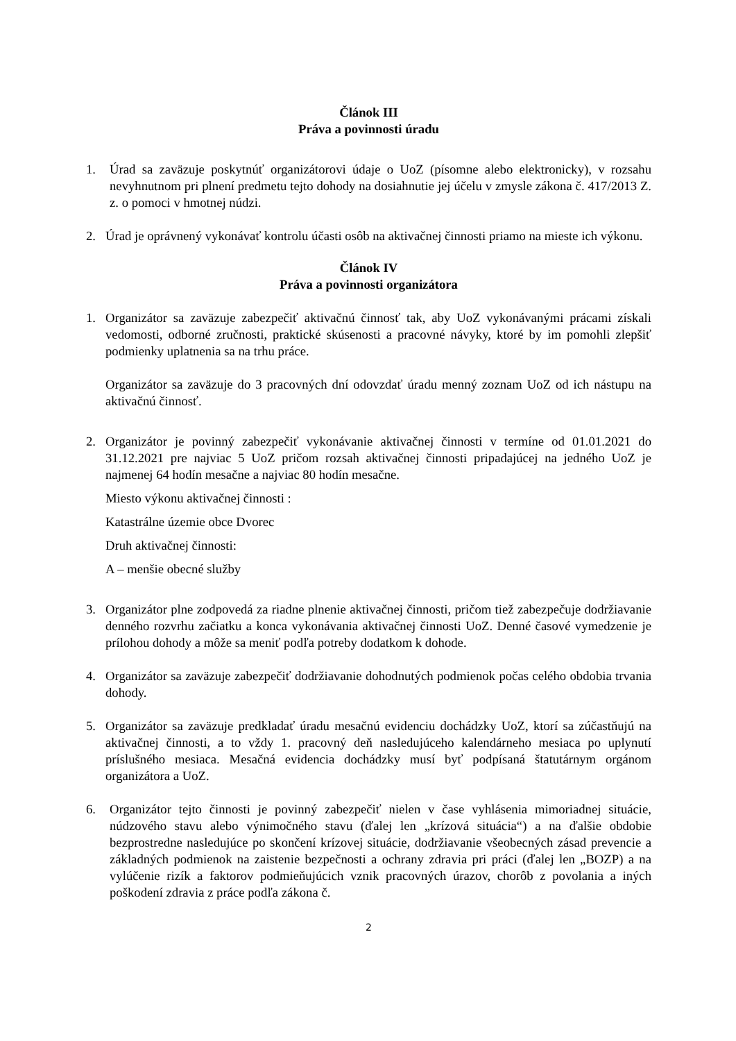Článok III
Práva a povinnosti úradu
1. Úrad sa zaväzuje poskytnúť organizátorovi údaje o UoZ (písomne alebo elektronicky), v rozsahu nevyhnutnom pri plnení predmetu tejto dohody na dosiahnutie jej účelu v zmysle zákona č. 417/2013 Z. z. o pomoci v hmotnej núdzi.
2. Úrad je oprávnený vykonávať kontrolu účasti osôb na aktivačnej činnosti priamo na mieste ich výkonu.
Článok IV
Práva a povinnosti organizátora
1. Organizátor sa zaväzuje zabezpečiť aktivačnú činnosť tak, aby UoZ vykonávanými prácami získali vedomosti, odborné zručnosti, praktické skúsenosti a pracovné návyky, ktoré by im pomohli zlepšiť podmienky uplatnenia sa na trhu práce.
Organizátor sa zaväzuje do 3 pracovných dní odovzdať úradu menný zoznam UoZ od ich nástupu na aktivačnú činnosť.
2. Organizátor je povinný zabezpečiť vykonávanie aktivačnej činnosti v termíne od 01.01.2021 do 31.12.2021 pre najviac 5 UoZ pričom rozsah aktivačnej činnosti pripadajúcej na jedného UoZ je najmenej 64 hodín mesačne a najviac 80 hodín mesačne.
Miesto výkonu aktivačnej činnosti :
Katastrálne územie obce Dvorec
Druh aktivačnej činnosti:
A – menšie obecné služby
3. Organizátor plne zodpovedá za riadne plnenie aktivačnej činnosti, pričom tiež zabezpečuje dodržiavanie denného rozvrhu začiatku a konca vykonávania aktivačnej činnosti UoZ. Denné časové vymedzenie je prílohou dohody a môže sa meniť podľa potreby dodatkom k dohode.
4. Organizátor sa zaväzuje zabezpečiť dodržiavanie dohodnutých podmienok počas celého obdobia trvania dohody.
5. Organizátor sa zaväzuje predkladať úradu mesačnú evidenciu dochádzky UoZ, ktorí sa zúčastňujú na aktivačnej činnosti, a to vždy 1. pracovný deň nasledujúceho kalendárneho mesiaca po uplynutí príslušného mesiaca. Mesačná evidencia dochádzky musí byť podpísaná štatutárnym orgánom organizátora a UoZ.
6. Organizátor tejto činnosti je povinný zabezpečiť nielen v čase vyhlásenia mimoriadnej situácie, núdzového stavu alebo výnimočného stavu (ďalej len „krízová situácia“) a na ďalšie obdobie bezprostredne nasledujúce po skončení krízovej situácie, dodržiavanie všeobecných zásad prevencie a základných podmienok na zaistenie bezpečnosti a ochrany zdravia pri práci (ďalej len „BOZP) a na vylúčenie rizík a faktorov podmieňujúcich vznik pracovných úrazov, chorôb z povolania a iných poškodení zdravia z práce podľa zákona č.
2